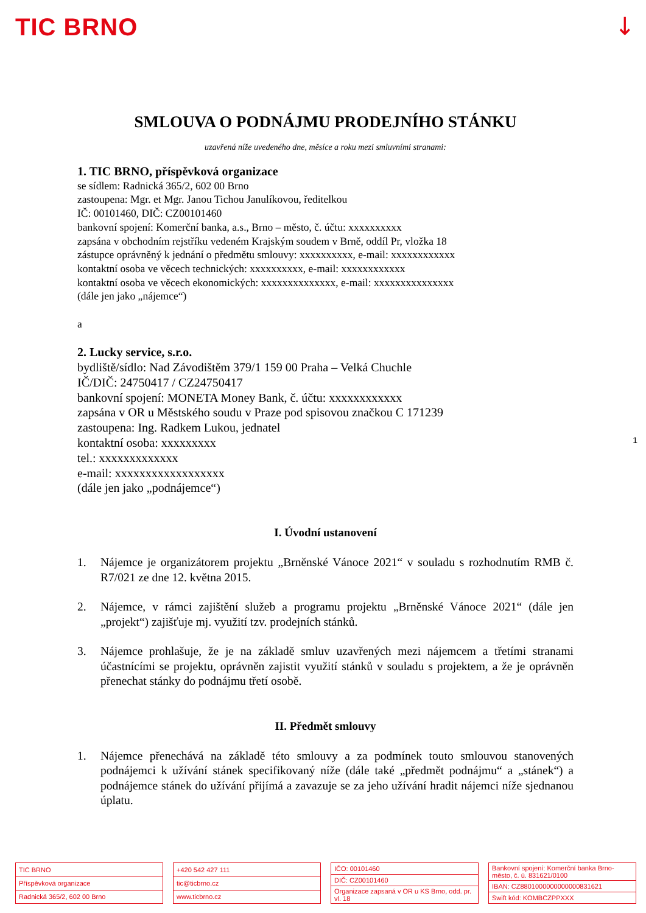TIC BRNO ↓
1
SMLOUVA O PODNÁJMU PRODEJNÍHO STÁNKU
uzavřená níže uvedeného dne, měsíce a roku mezi smluvními stranami:
1. TIC BRNO, příspěvková organizace
se sídlem: Radnická 365/2, 602 00 Brno
zastoupena: Mgr. et Mgr. Janou Tichou Janulíkovou, ředitelkou
IČ: 00101460, DIČ: CZ00101460
bankovní spojení: Komerční banka, a.s., Brno – město, č. účtu: xxxxxxxxxx
zapsána v obchodním rejstříku vedeném Krajským soudem v Brně, oddíl Pr, vložka 18
zástupce oprávněný k jednání o předmětu smlouvy: xxxxxxxxxx, e-mail: xxxxxxxxxxxx
kontaktní osoba ve věcech technických: xxxxxxxxxx, e-mail: xxxxxxxxxxxx
kontaktní osoba ve věcech ekonomických: xxxxxxxxxxxxxx, e-mail: xxxxxxxxxxxxxxx
(dále jen jako „nájemce“)
a
2. Lucky service, s.r.o.
bydliště/sídlo: Nad Závodištěm 379/1 159 00 Praha – Velká Chuchle
IČ/DIČ: 24750417 / CZ24750417
bankovní spojení: MONETA Money Bank, č. účtu: xxxxxxxxxxxx
zapsána v OR u Městského soudu v Praze pod spisovou značkou C 171239
zastoupena: Ing. Radkem Lukou, jednatel
kontaktní osoba: xxxxxxxxx
tel.: xxxxxxxxxxxxx
e-mail: xxxxxxxxxxxxxxxxxx
(dále jen jako „podnájemce“)
I. Úvodní ustanovení
1. Nájemce je organizátorem projektu „Brněnské Vánoce 2021“ v souladu s rozhodnutím RMB č. R7/021 ze dne 12. května 2015.
2. Nájemce, v rámci zajištění služeb a programu projektu „Brněnské Vánoce 2021“ (dále jen „projekt“) zajišťuje mj. využití tzv. prodejních stánků.
3. Nájemce prohlašuje, že je na základě smluv uzavřených mezi nájemcem a třetími stranami účastnícími se projektu, oprávněn zajistit využití stánků v souladu s projektem, a že je oprávněn přenechat stánky do podnájmu třetí osobě.
II. Předmět smlouvy
1. Nájemce přenechává na základě této smlouvy a za podmínek touto smlouvou stanovených podnájemci k užívání stánek specifikovaný níže (dále také „předmět podnájmu“ a „stánek“) a podnájemce stánek do užívání přijímá a zavazuje se za jeho užívání hradit nájemci níže sjednanou úplatu.
| TIC BRNO |
| Příspěvková organizace |
| Radnická 365/2, 602 00 Brno |
| +420 542 427 111 |
| tic@ticbrno.cz |
| www.ticbrno.cz |
| IČO: 00101460 |
| DIČ: CZ00101460 |
| Organizace zapsaná v OR u KS Brno, odd. pr. vl. 18 |
| Bankovní spojení: Komerční banka Brno-město, č. ú. 831621/0100 |
| IBAN: CZ8801000000000000831621 |
| Swift kód: KOMBCZPPXXX |